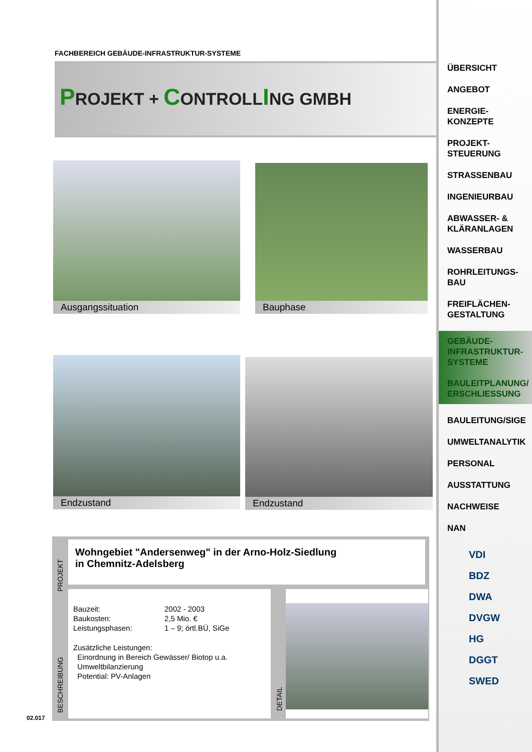FACHBEREICH GEBÄUDE-INFRASTRUKTUR-SYSTEME
PROJEKT + CONTROLLING GMBH
Ausgangssituation Bauphase
Endzustand Endzustand
PROJEKT
Wohngebiet "Andersenweg" in der Arno-Holz-Siedlung
in Chemnitz-Adelsberg
BESCHREIBUNG
Bauzeit: 2002 - 2003 Baukosten: 2,5 Mio. € Leistungsphasen: 1 – 9; örtl.BÜ, SiGe
Zusätzliche Leistungen:
Einordnung in Bereich Gewässer/ Biotop u.a.
Umweltbilanzierung
Potential: PV-Anlagen
DETAIL
02.017
ÜBERSICHT
ANGEBOT
ENERGIE-
KONZEPTE
PROJEKT-
STEUERUNG
STRASSENBAU
INGENIEURBAU
ABWASSER- &
KLÄRANLAGEN
WASSERBAU
ROHRLEITUNGS-
BAU
FREIFLÄCHEN-
GESTALTUNG
GEBÄUDE-
INFRASTRUKTUR-
SYSTEME
BAULEITPLANUNG/
ERSCHLIESSUNG
BAULEITUNG/SIGE
UMWELTANALYTIK
PERSONAL
AUSSTATTUNG
NACHWEISE
NAN
VDI
BDZ
DWA
DVGW
HG
DGGT
SWED